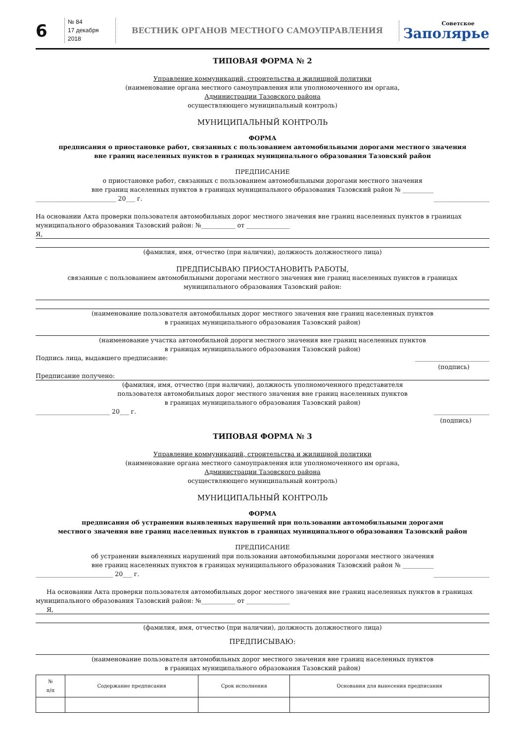6
№ 84
17 декабря 2018
ВЕСТНИК ОРГАНОВ МЕСТНОГО САМОУПРАВЛЕНИЯ
Советское
Заполярье
ТИПОВАЯ ФОРМА № 2
Управление коммуникаций, строительства и жилищной политики
(наименование органа местного самоуправления или уполномоченного им органа,
Администрации Тазовского района
осуществляющего муниципальный контроль)
МУНИЦИПАЛЬНЫЙ КОНТРОЛЬ
ФОРМА
предписания о приостановке работ, связанных с пользованием автомобильными дорогами местного значения
вне границ населенных пунктов в границах муниципального образования Тазовский район
ПРЕДПИСАНИЕ
о приостановке работ, связанных с пользованием автомобильными дорогами местного значения
вне границ населенных пунктов в границах муниципального образования Тазовский район № __________
__________________________ 20___ г. __________________
На основании Акта проверки пользователя автомобильных дорог местного значения вне границ населенных пунктов в границах муниципального образования Тазовский район: №___________ от ______________
Я,
(фамилия, имя, отчество (при наличии), должность должностного лица)
ПРЕДПИСЫВАЮ ПРИОСТАНОВИТЬ РАБОТЫ,
связанные с пользованием автомобильными дорогами местного значения вне границ населенных пунктов в границах
муниципального образования Тазовский район:
(наименование пользователя автомобильных дорог местного значения вне границ населенных пунктов
в границах муниципального образования Тазовский район)
(наименование участка автомобильной дороги местного значения вне границ населенных пунктов
в границах муниципального образования Тазовский район)
Подпись лица, выдавшего предписание: ________________________
(подпись)
Предписание получено:
(фамилия, имя, отчество (при наличии), должность уполномоченного представителя
пользователя автомобильных дорог местного значения вне границ населенных пунктов
в границах муниципального образования Тазовский район)
________________________ 20___ г. __________________
(подпись)
ТИПОВАЯ ФОРМА № 3
Управление коммуникаций, строительства и жилищной политики
(наименование органа местного самоуправления или уполномоченного им органа,
Администрации Тазовского района
осуществляющего муниципальный контроль)
МУНИЦИПАЛЬНЫЙ КОНТРОЛЬ
ФОРМА
предписания об устранении выявленных нарушений при пользовании автомобильными дорогами
местного значения вне границ населенных пунктов в границах муниципального образования Тазовский район
ПРЕДПИСАНИЕ
об устранении выявленных нарушений при пользовании автомобильными дорогами местного значения
вне границ населенных пунктов в границах муниципального образования Тазовский район № __________
_________________________ 20___ г. __________________
На основании Акта проверки пользователя автомобильных дорог местного значения вне границ населенных пунктов в границах муниципального образования Тазовский район: №___________ от ______________
Я,
(фамилия, имя, отчество (при наличии), должность должностного лица)
ПРЕДПИСЫВАЮ:
(наименование пользователя автомобильных дорог местного значения вне границ населенных пунктов
в границах муниципального образования Тазовский район)
| № п/п | Содержание предписания | Срок исполнения | Основания для вынесения предписания |
| --- | --- | --- | --- |